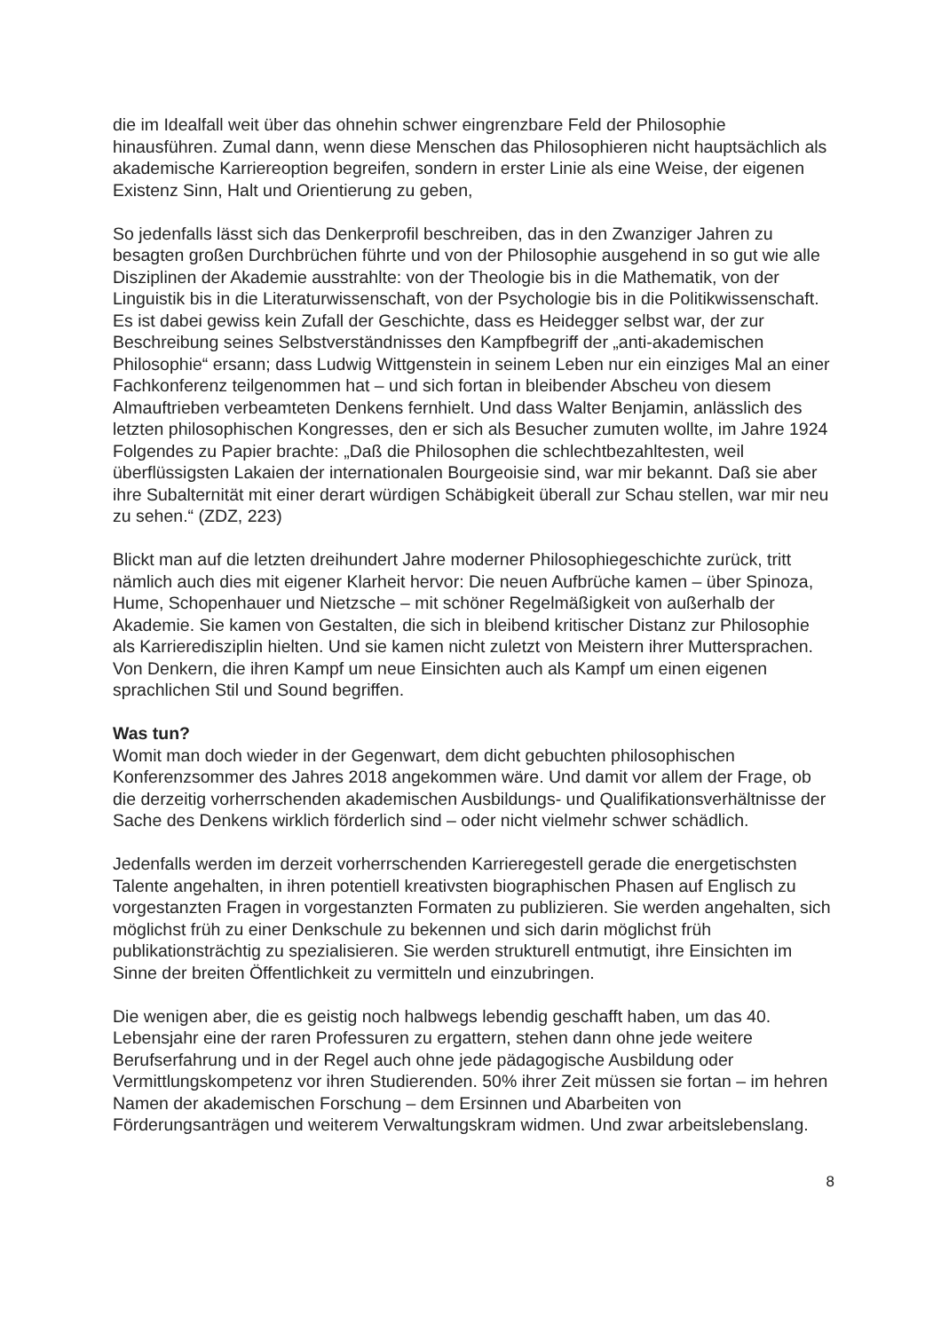die im Idealfall weit über das ohnehin schwer eingrenzbare Feld der Philosophie hinausführen. Zumal dann, wenn diese Menschen das Philosophieren nicht hauptsächlich als akademische Karriereoption begreifen, sondern in erster Linie als eine Weise, der eigenen Existenz Sinn, Halt und Orientierung zu geben,
So jedenfalls lässt sich das Denkerprofil beschreiben, das in den Zwanziger Jahren zu besagten großen Durchbrüchen führte und von der Philosophie ausgehend in so gut wie alle Disziplinen der Akademie ausstrahlte: von der Theologie bis in die Mathematik, von der Linguistik bis in die Literaturwissenschaft, von der Psychologie bis in die Politikwissenschaft. Es ist dabei gewiss kein Zufall der Geschichte, dass es Heidegger selbst war, der zur Beschreibung seines Selbstverständnisses den Kampfbegriff der „anti-akademischen Philosophie“ ersann; dass Ludwig Wittgenstein in seinem Leben nur ein einziges Mal an einer Fachkonferenz teilgenommen hat – und sich fortan in bleibender Abscheu von diesem Almauftrieben verbeamteten Denkens fernhielt. Und dass Walter Benjamin, anlässlich des letzten philosophischen Kongresses, den er sich als Besucher zumuten wollte, im Jahre 1924 Folgendes zu Papier brachte: „Daß die Philosophen die schlechtbezahltesten, weil überflüssigsten Lakaien der internationalen Bourgeoisie sind, war mir bekannt. Daß sie aber ihre Subalternität mit einer derart würdigen Schäbigkeit überall zur Schau stellen, war mir neu zu sehen.“ (ZDZ, 223)
Blickt man auf die letzten dreihundert Jahre moderner Philosophiegeschichte zurück, tritt nämlich auch dies mit eigener Klarheit hervor: Die neuen Aufbrüche kamen – über Spinoza, Hume, Schopenhauer und Nietzsche – mit schöner Regelmäßigkeit von außerhalb der Akademie. Sie kamen von Gestalten, die sich in bleibend kritischer Distanz zur Philosophie als Karrieredisziplin hielten. Und sie kamen nicht zuletzt von Meistern ihrer Muttersprachen. Von Denkern, die ihren Kampf um neue Einsichten auch als Kampf um einen eigenen sprachlichen Stil und Sound begriffen.
Was tun?
Womit man doch wieder in der Gegenwart, dem dicht gebuchten philosophischen Konferenzsommer des Jahres 2018 angekommen wäre. Und damit vor allem der Frage, ob die derzeitig vorherrschenden akademischen Ausbildungs- und Qualifikationsverhältnisse der Sache des Denkens wirklich förderlich sind – oder nicht vielmehr schwer schädlich.
Jedenfalls werden im derzeit vorherrschenden Karrieregestell gerade die energetischsten Talente angehalten, in ihren potentiell kreativsten biographischen Phasen auf Englisch zu vorgestanzten Fragen in vorgestanzten Formaten zu publizieren. Sie werden angehalten, sich möglichst früh zu einer Denkschule zu bekennen und sich darin möglichst früh publikationsträchtig zu spezialisieren. Sie werden strukturell entmutigt, ihre Einsichten im Sinne der breiten Öffentlichkeit zu vermitteln und einzubringen.
Die wenigen aber, die es geistig noch halbwegs lebendig geschafft haben, um das 40. Lebensjahr eine der raren Professuren zu ergattern, stehen dann ohne jede weitere Berufserfahrung und in der Regel auch ohne jede pädagogische Ausbildung oder Vermittlungskompetenz vor ihren Studierenden. 50% ihrer Zeit müssen sie fortan – im hehren Namen der akademischen Forschung – dem Ersinnen und Abarbeiten von Förderungsanträgen und weiterem Verwaltungskram widmen. Und zwar arbeitslebenslang.
8